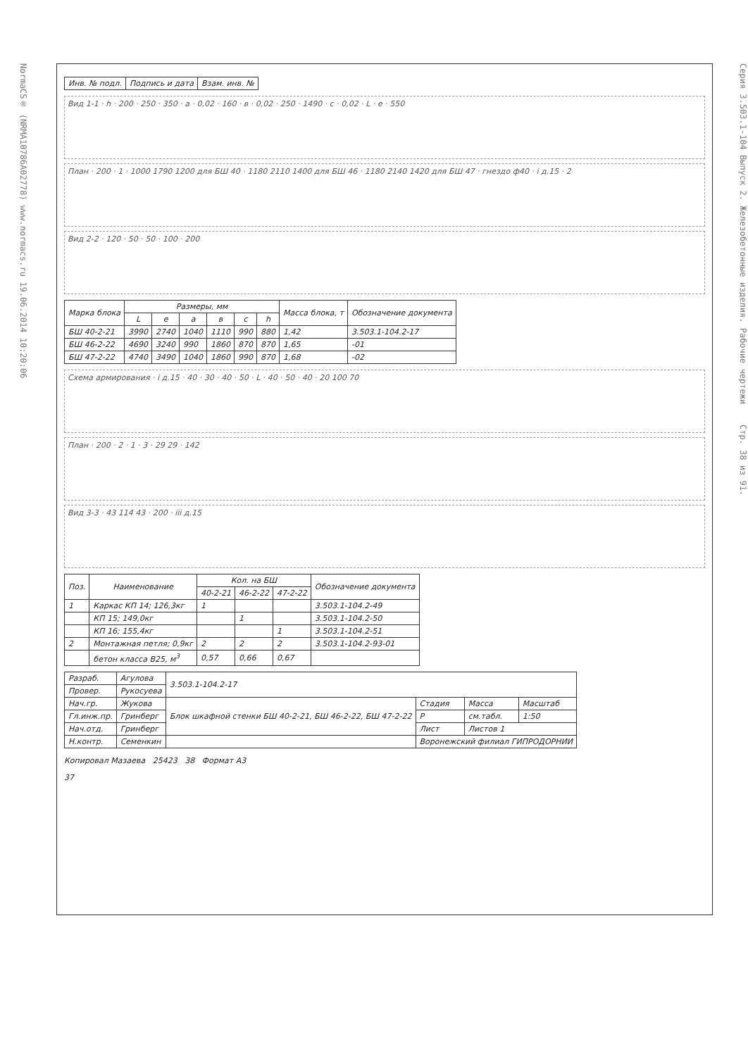NormaCS® (NRMA10786A02778) www.normacs.ru 19.06.2014 10:20:06
| Инв. № подл. | Подпись и дата | Взам. инв. № |
Вид 1-1 · h · 200 · 250 · 350 · a · 0,02 · 160 · в · 0,02 · 250 · 1490 · c · 0,02 · L · e · 550
План · 200 · 1 · 1000 1790 1200 для БШ 40 · 1180 2110 1400 для БШ 46 · 1180 2140 1420 для БШ 47 · гнездо ф40 · i д.15 · 2
Вид 2-2 · 120 · 50 · 50 · 100 · 200
| Марка блока | Размеры, мм | | | | | | Масса блока, т | Обозначение документа |
| --- | --- | --- | --- | --- | --- | --- | --- | --- |
| | L | e | a | в | c | h | | |
| БШ 40-2-21 | 3990 | 2740 | 1040 | 1110 | 990 | 880 | 1,42 | 3.503.1-104.2-17 |
| БШ 46-2-22 | 4690 | 3240 | 990 | 1860 | 870 | 870 | 1,65 | -01 |
| БШ 47-2-22 | 4740 | 3490 | 1040 | 1860 | 990 | 870 | 1,68 | -02 |
Схема армирования · i д.15 · 40 · 30 · 40 · 50 · L · 40 · 50 · 40 · 20 100 70
План · 200 · 2 · 1 · 3 · 29 29 · 142
Вид 3-3 · 43 114 43 · 200 · iii д.15
| Поз. | Наименование | Кол. на БШ | | | Обозначение документа |
| --- | --- | --- | --- | --- | --- |
| | | 40-2-21 | 46-2-22 | 47-2-22 | |
| 1 | Каркас КП 14; 126,3кг | 1 | | | 3.503.1-104.2-49 |
| | КП 15; 149,0кг | | 1 | | 3.503.1-104.2-50 |
| | КП 16; 155,4кг | | | 1 | 3.503.1-104.2-51 |
| 2 | Монтажная петля; 0,9кг | 2 | 2 | 2 | 3.503.1-104.2-93-01 |
| | бетон класса В25, м<sup>3</sup> | 0,57 | 0,66 | 0,67 | |
| Разраб. | Агулова | 3.503.1-104.2-17 | | | |
| Провер. | Рукосуева | | | | |
| Нач.гр. | Жукова | Блок шкафной стенки БШ 40-2-21, БШ 46-2-22, БШ 47-2-22 | Стадия | Масса | Масштаб |
| Гл.инж.пр. | Гринберг | | Р | см.табл. | 1:50 |
| Нач.отд. | Гринберг | | Лист | Листов 1 | |
| Н.контр. | Семенкин | | Воронежский филиал ГИПРОДОРНИИ | | |
Копировал Мазаева 25423 38 Формат А3
37
Серия 3.503.1-104 Выпуск 2. Железобетонные изделия. Рабочие чертежи Стр. 38 из 91.